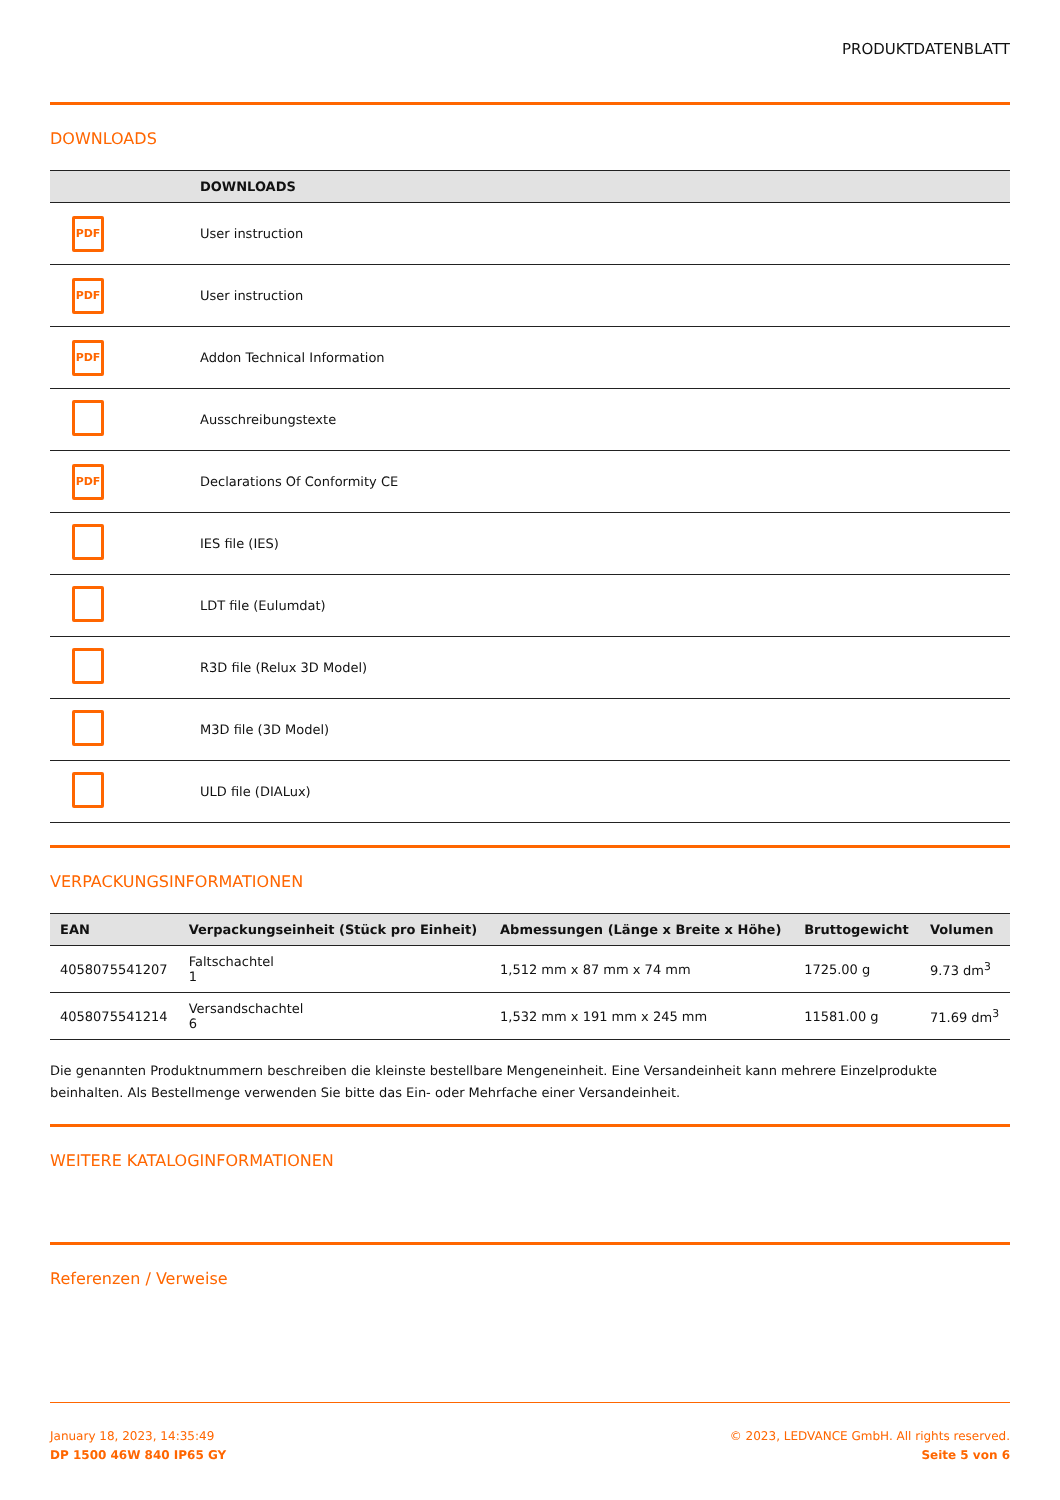PRODUKTDATENBLATT
DOWNLOADS
| | DOWNLOADS |
| --- | --- |
| PDF | User instruction |
| PDF | User instruction |
| PDF | Addon Technical Information |
| | Ausschreibungstexte |
| PDF | Declarations Of Conformity CE |
| | IES file (IES) |
| | LDT file (Eulumdat) |
| | R3D file (Relux 3D Model) |
| | M3D file (3D Model) |
| | ULD file (DIALux) |
VERPACKUNGSINFORMATIONEN
| EAN | Verpackungseinheit (Stück pro Einheit) | Abmessungen (Länge x Breite x Höhe) | Bruttogewicht | Volumen |
| --- | --- | --- | --- | --- |
| 4058075541207 | Faltschachtel 1 | 1,512 mm x 87 mm x 74 mm | 1725.00 g | 9.73 dm<sup>3</sup> |
| 4058075541214 | Versandschachtel 6 | 1,532 mm x 191 mm x 245 mm | 11581.00 g | 71.69 dm<sup>3</sup> |
Die genannten Produktnummern beschreiben die kleinste bestellbare Mengeneinheit. Eine Versandeinheit kann mehrere Einzelprodukte beinhalten. Als Bestellmenge verwenden Sie bitte das Ein- oder Mehrfache einer Versandeinheit.
WEITERE KATALOGINFORMATIONEN
Referenzen / Verweise
January 18, 2023, 14:35:49
DP 1500 46W 840 IP65 GY
© 2023, LEDVANCE GmbH. All rights reserved.
Seite 5 von 6